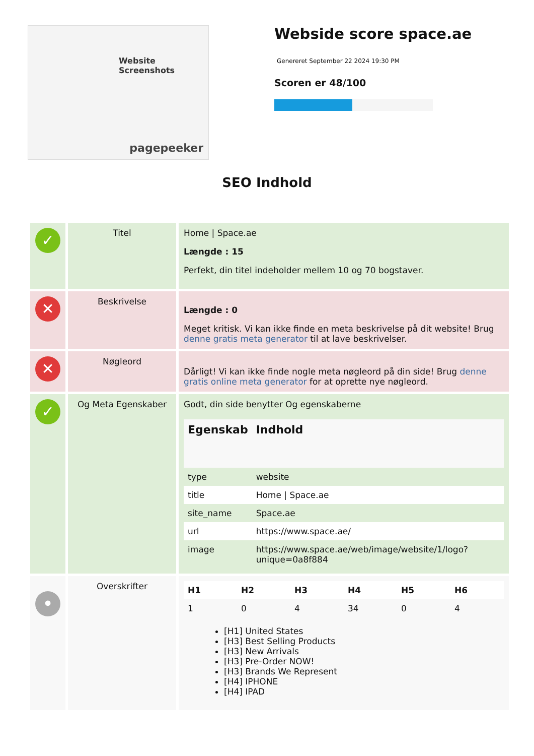Website Screenshots
pagepeeker
Webside score space.ae
Genereret September 22 2024 19:30 PM
Scoren er 48/100
SEO Indhold
| ✓ | Titel | Home / Space.ae Længde : 15 Perfekt, din titel indeholder mellem 10 og 70 bogstaver. |
| ✕ | Beskrivelse | Længde : 0 Meget kritisk. Vi kan ikke finde en meta beskrivelse på dit website! Brug denne gratis meta generator til at lave beskrivelser. |
| ✕ | Nøgleord | Dårligt! Vi kan ikke finde nogle meta nøgleord på din side! Brug denne gratis online meta generator for at oprette nye nøgleord. |
| ✓ | Og Meta Egenskaber | Godt, din side benytter Og egenskaberne / Egenskab / Indhold / / --- / --- / / type / website / / title / Home / Space.ae / / site_name / Space.ae / / url / https://www.space.ae/ / / image / https://www.space.ae/web/image/website/1/logo?unique=0a8f884 / |
| • | Overskrifter | / H1 / H2 / H3 / H4 / H5 / H6 / / --- / --- / --- / --- / --- / --- / / 1 / 0 / 4 / 34 / 0 / 4 / [H1] United States [H3] Best Selling Products [H3] New Arrivals [H3] Pre-Order NOW! [H3] Brands We Represent [H4] IPHONE [H4] IPAD |